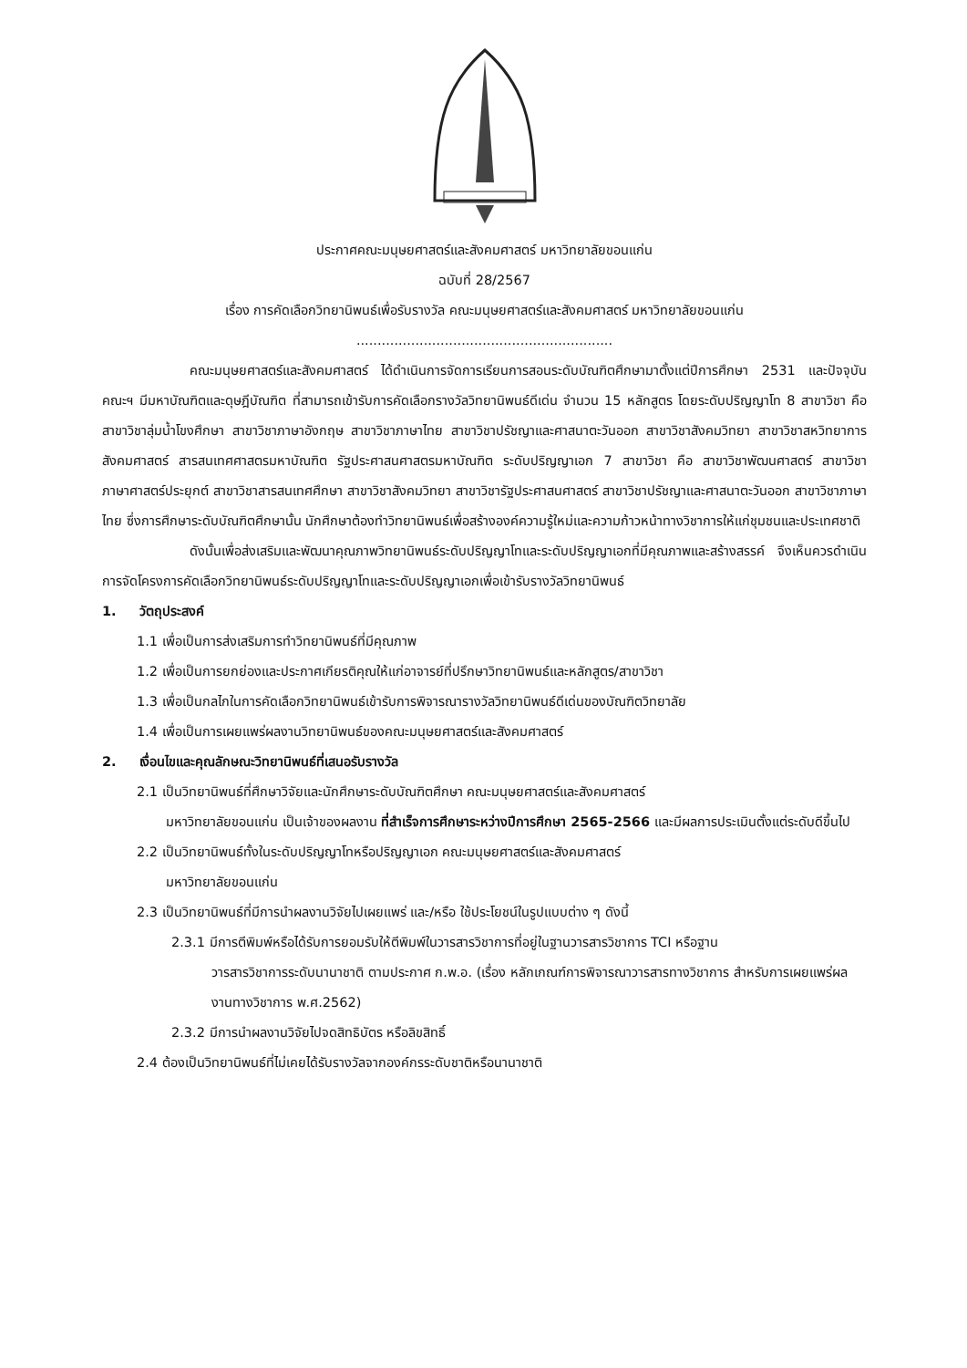ประกาศคณะมนุษยศาสตร์และสังคมศาสตร์ มหาวิทยาลัยขอนแก่น
ฉบับที่ 28/2567
เรื่อง การคัดเลือกวิทยานิพนธ์เพื่อรับรางวัล คณะมนุษยศาสตร์และสังคมศาสตร์ มหาวิทยาลัยขอนแก่น
.............................................................
คณะมนุษยศาสตร์และสังคมศาสตร์ ได้ดำเนินการจัดการเรียนการสอนระดับบัณฑิตศึกษามาตั้งแต่ปีการศึกษา 2531 และปัจจุบันคณะฯ มีมหาบัณฑิตและดุษฎีบัณฑิต ที่สามารถเข้ารับการคัดเลือกรางวัลวิทยานิพนธ์ดีเด่น จำนวน 15 หลักสูตร โดยระดับปริญญาโท 8 สาขาวิชา คือ สาขาวิชาลุ่มน้ำโขงศึกษา สาขาวิชาภาษาอังกฤษ สาขาวิชาภาษาไทย สาขาวิชาปรัชญาและศาสนาตะวันออก สาขาวิชาสังคมวิทยา สาขาวิชาสหวิทยาการสังคมศาสตร์ สารสนเทศศาสตรมหาบัณฑิต รัฐประศาสนศาสตรมหาบัณฑิต ระดับปริญญาเอก 7 สาขาวิชา คือ สาขาวิชาพัฒนศาสตร์ สาขาวิชาภาษาศาสตร์ประยุกต์ สาขาวิชาสารสนเทศศึกษา สาขาวิชาสังคมวิทยา สาขาวิชารัฐประศาสนศาสตร์ สาขาวิชาปรัชญาและศาสนาตะวันออก สาขาวิชาภาษาไทย ซึ่งการศึกษาระดับบัณฑิตศึกษานั้น นักศึกษาต้องทำวิทยานิพนธ์เพื่อสร้างองค์ความรู้ใหม่และความก้าวหน้าทางวิชาการให้แก่ชุมชนและประเทศชาติ
ดังนั้นเพื่อส่งเสริมและพัฒนาคุณภาพวิทยานิพนธ์ระดับปริญญาโทและระดับปริญญาเอกที่มีคุณภาพและสร้างสรรค์ จึงเห็นควรดำเนินการจัดโครงการคัดเลือกวิทยานิพนธ์ระดับปริญญาโทและระดับปริญญาเอกเพื่อเข้ารับรางวัลวิทยานิพนธ์
1. วัตถุประสงค์
1.1 เพื่อเป็นการส่งเสริมการทำวิทยานิพนธ์ที่มีคุณภาพ
1.2 เพื่อเป็นการยกย่องและประกาศเกียรติคุณให้แก่อาจารย์ที่ปรึกษาวิทยานิพนธ์และหลักสูตร/สาขาวิชา
1.3 เพื่อเป็นกลไกในการคัดเลือกวิทยานิพนธ์เข้ารับการพิจารณารางวัลวิทยานิพนธ์ดีเด่นของบัณฑิตวิทยาลัย
1.4 เพื่อเป็นการเผยแพร่ผลงานวิทยานิพนธ์ของคณะมนุษยศาสตร์และสังคมศาสตร์
2. เงื่อนไขและคุณลักษณะวิทยานิพนธ์ที่เสนอรับรางวัล
2.1 เป็นวิทยานิพนธ์ที่ศึกษาวิจัยและนักศึกษาระดับบัณฑิตศึกษา คณะมนุษยศาสตร์และสังคมศาสตร์
มหาวิทยาลัยขอนแก่น เป็นเจ้าของผลงาน ที่สำเร็จการศึกษาระหว่างปีการศึกษา 2565-2566 และมีผลการประเมินตั้งแต่ระดับดีขึ้นไป
2.2 เป็นวิทยานิพนธ์ทั้งในระดับปริญญาโทหรือปริญญาเอก คณะมนุษยศาสตร์และสังคมศาสตร์
มหาวิทยาลัยขอนแก่น
2.3 เป็นวิทยานิพนธ์ที่มีการนำผลงานวิจัยไปเผยแพร่ และ/หรือ ใช้ประโยชน์ในรูปแบบต่าง ๆ ดังนี้
2.3.1 มีการตีพิมพ์หรือได้รับการยอมรับให้ตีพิมพ์ในวารสารวิชาการที่อยู่ในฐานวารสารวิชาการ TCI หรือฐาน
วารสารวิชาการระดับนานาชาติ ตามประกาศ ก.พ.อ. (เรื่อง หลักเกณฑ์การพิจารณาวารสารทางวิชาการ สำหรับการเผยแพร่ผลงานทางวิชาการ พ.ศ.2562)
2.3.2 มีการนำผลงานวิจัยไปจดสิทธิบัตร หรือลิขสิทธิ์
2.4 ต้องเป็นวิทยานิพนธ์ที่ไม่เคยได้รับรางวัลจากองค์กรระดับชาติหรือนานาชาติ